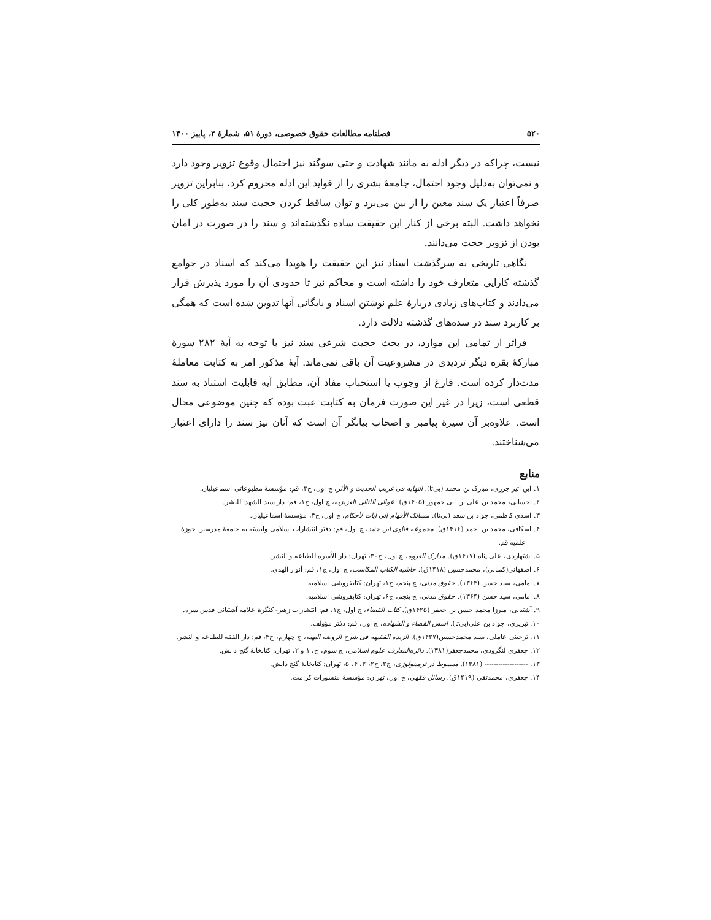۵۲۰ فصلنامه مطالعات حقوق خصوصی، دورهٔ ۵۱، شمارهٔ ۳، پاییز ۱۴۰۰
نیست، چراکه در دیگر ادله به مانند شهادت و حتی سوگند نیز احتمال وقوع تزویر وجود دارد و نمی‌توان به‌دلیل وجود احتمال، جامعهٔ بشری را از فواید این ادله محروم کرد، بنابراین تزویر صرفاً اعتبار یک سند معین را از بین می‌برد و توان ساقط کردن حجیت سند به‌طور کلی را نخواهد داشت. البته برخی از کنار این حقیقت ساده نگذشته‌اند و سند را در صورت در امان بودن از تزویر حجت می‌دانند.
نگاهی تاریخی به سرگذشت اسناد نیز این حقیقت را هویدا می‌کند که اسناد در جوامع گذشته کارایی متعارف خود را داشته است و محاکم نیز تا حدودی آن را مورد پذیرش قرار می‌دادند و کتاب‌های زیادی دربارهٔ علم نوشتن اسناد و بایگانی آنها تدوین شده است که همگی بر کاربرد سند در سده‌های گذشته دلالت دارد.
فراتر از تمامی این موارد، در بحث حجیت شرعی سند نیز با توجه به آیهٔ ۲۸۲ سورهٔ مبارکهٔ بقره دیگر تردیدی در مشروعیت آن باقی نمی‌ماند. آیهٔ مذکور امر به کتابت معاملهٔ مدت‌دار کرده است. فارغ از وجوب یا استحباب مفاد آن، مطابق آیه قابلیت استناد به سند قطعی است، زیرا در غیر این صورت فرمان به کتابت عبث بوده که چنین موضوعی محال است. علاوه‌بر آن سیرهٔ پیامبر و اصحاب بیانگر آن است که آنان نیز سند را دارای اعتبار می‌شناختند.
منابع
۱. ابن اثیر جزری، مبارک بن محمد (بی‌تا). النهایه فی غریب الحدیث و الأثر، چ اول، ج۳، قم: مؤسسهٔ مطبوعاتی اسماعیلیان.
۲. احسایی، محمد بن علی بن ابی جمهور (۱۴۰۵ق). عوالی اللئالی العزیزیه، چ اول، ج۱، قم: دار سید الشهدا للنشر.
۳. اسدی کاظمی، جواد بن سعد (بی‌تا). مسالک الأفهام إلی آیات لأحکام، چ اول، ج۳، مؤسسهٔ اسماعیلیان.
۴. اسکافی، محمد بن احمد (۱۴۱۶ق). مجموعه فتاوی ابن جنید، چ اول، قم: دفتر انتشارات اسلامی وابسته به جامعهٔ مدرسین حوزهٔ علمیه قم.
۵. اشتهاردی، علی پناه (۱۴۱۷ق). مدارک العروه، چ اول، ج۳۰، تهران: دار الأسره للطباعه و النشر.
۶. اصفهانی(کمپانی)، محمدحسین (۱۴۱۸ق). حاشیه الکتاب المکاسب، چ اول، ج۱، قم: أنوار الهدی.
۷. امامی، سید حسن (۱۳۶۴). حقوق مدنی، چ پنجم، ج۱، تهران: کتابفروشی اسلامیه.
۸. امامی، سید حسن (۱۳۶۴). حقوق مدنی، چ پنجم، ج۶، تهران: کتابفروشی اسلامیه.
۹. آشتیانی، میرزا محمد حسن بن جعفر (۱۴۲۵ق). کتاب القضاء، چ اول، ج۱، قم: انتشارات زهیر- کنگرهٔ علامه آشتیانی قدس سره.
۱۰. تبریزی، جواد بن علی(بی‌تا). اسس القضاء و الشهاده، چ اول، قم: دفتر مؤولف.
۱۱. ترحینی عاملی، سید محمدحسین(۱۴۲۷ق). الزبده الفقیهه فی شرح الروضه البهیه، چ چهارم، ج۴، قم: دار الفقه للطباعه و النشر.
۱۲. جعفری لنگرودی، محمدجعفر(۱۳۸۱). دائره‌المعارف علوم اسلامی، چ سوم، ج، ۱ و ۲، تهران: کتابخانهٔ گنج دانش.
۱۳. ------------------- (۱۳۸۱). مبسوط در ترمینولوژی، چ۲، ج۲، ۳، ۴، ۵، تهران: کتابخانهٔ گنج دانش.
۱۴. جعفری، محمدتقی (۱۴۱۹ق). رسائل فقهی، چ اول، تهران: مؤسسهٔ منشورات کرامت.